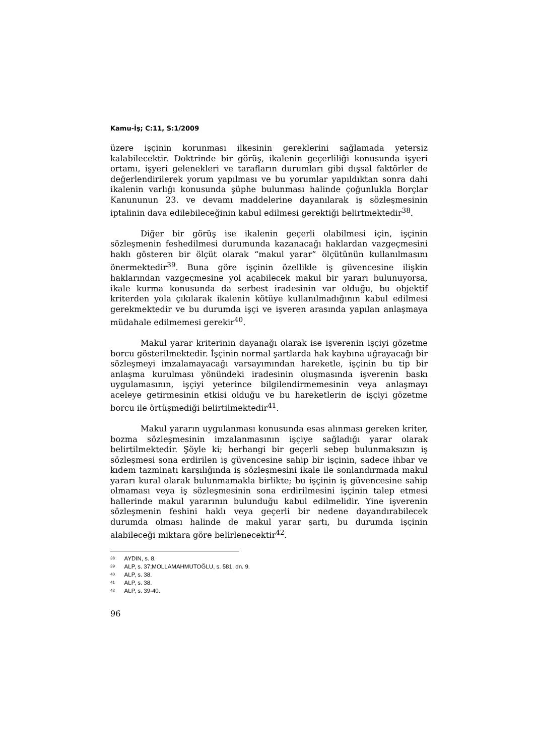Kamu-İş; C:11, S:1/2009
üzere işçinin korunması ilkesinin gereklerini sağlamada yetersiz kalabilecektir. Doktrinde bir görüş, ikalenin geçerliliği konusunda işyeri ortamı, işyeri gelenekleri ve tarafların durumları gibi dışsal faktörler de değerlendirilerek yorum yapılması ve bu yorumlar yapıldıktan sonra dahi ikalenin varlığı konusunda şüphe bulunması halinde çoğunlukla Borçlar Kanununun 23. ve devamı maddelerine dayanılarak iş sözleşmesinin iptalinin dava edilebileceğinin kabul edilmesi gerektiği belirtmektedir<sup>38</sup>.
Diğer bir görüş ise ikalenin geçerli olabilmesi için, işçinin sözleşmenin feshedilmesi durumunda kazanacağı haklardan vazgeçmesini haklı gösteren bir ölçüt olarak “makul yarar” ölçütünün kullanılmasını önermektedir<sup>39</sup>. Buna göre işçinin özellikle iş güvencesine ilişkin haklarından vazgeçmesine yol açabilecek makul bir yararı bulunuyorsa, ikale kurma konusunda da serbest iradesinin var olduğu, bu objektif kriterden yola çıkılarak ikalenin kötüye kullanılmadığının kabul edilmesi gerekmektedir ve bu durumda işçi ve işveren arasında yapılan anlaşmaya müdahale edilmemesi gerekir<sup>40</sup>.
Makul yarar kriterinin dayanağı olarak ise işverenin işçiyi gözetme borcu gösterilmektedir. İşçinin normal şartlarda hak kaybına uğrayacağı bir sözleşmeyi imzalamayacağı varsayımından hareketle, işçinin bu tip bir anlaşma kurulması yönündeki iradesinin oluşmasında işverenin baskı uygulamasının, işçiyi yeterince bilgilendirmemesinin veya anlaşmayı aceleye getirmesinin etkisi olduğu ve bu hareketlerin de işçiyi gözetme borcu ile örtüşmediği belirtilmektedir<sup>41</sup>.
Makul yararın uygulanması konusunda esas alınması gereken kriter, bozma sözleşmesinin imzalanmasının işçiye sağladığı yarar olarak belirtilmektedir. Şöyle ki; herhangi bir geçerli sebep bulunmaksızın iş sözleşmesi sona erdirilen iş güvencesine sahip bir işçinin, sadece ihbar ve kıdem tazminatı karşılığında iş sözleşmesini ikale ile sonlandırmada makul yararı kural olarak bulunmamakla birlikte; bu işçinin iş güvencesine sahip olmaması veya iş sözleşmesinin sona erdirilmesini işçinin talep etmesi hallerinde makul yararının bulunduğu kabul edilmelidir. Yine işverenin sözleşmenin feshini haklı veya geçerli bir nedene dayandırabilecek durumda olması halinde de makul yarar şartı, bu durumda işçinin alabileceği miktara göre belirlenecektir<sup>42</sup>.
<sup>38</sup> AYDIN, s. 8.
<sup>39</sup> ALP, s. 37;MOLLAMAHMUTOĞLU, s. 581, dn. 9.
<sup>40</sup> ALP, s. 38.
<sup>41</sup> ALP, s. 38.
<sup>42</sup> ALP, s. 39-40.
96